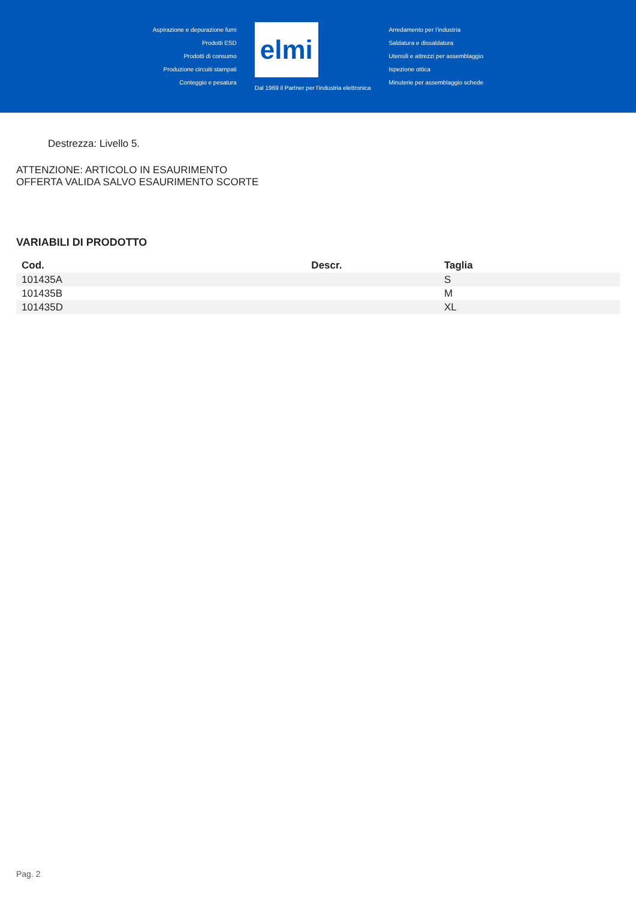Aspirazione e depurazione fumi
Prodotti ESD
Prodotti di consumo
Produzione circuiti stampati
Conteggio e pesatura
elmi
Dal 1969 il Partner per l'industria elettronica
Arredamento per l'industria
Saldatura e dissaldatura
Utensili e attrezzi per assemblaggio
Ispezione ottica
Minuterie per assemblaggio schede
Destrezza: Livello 5.
ATTENZIONE: ARTICOLO IN ESAURIMENTO
OFFERTA VALIDA SALVO ESAURIMENTO SCORTE
VARIABILI DI PRODOTTO
| Cod. | Descr. | Taglia |
| --- | --- | --- |
| 101435A | | S |
| 101435B | | M |
| 101435D | | XL |
Pag. 2